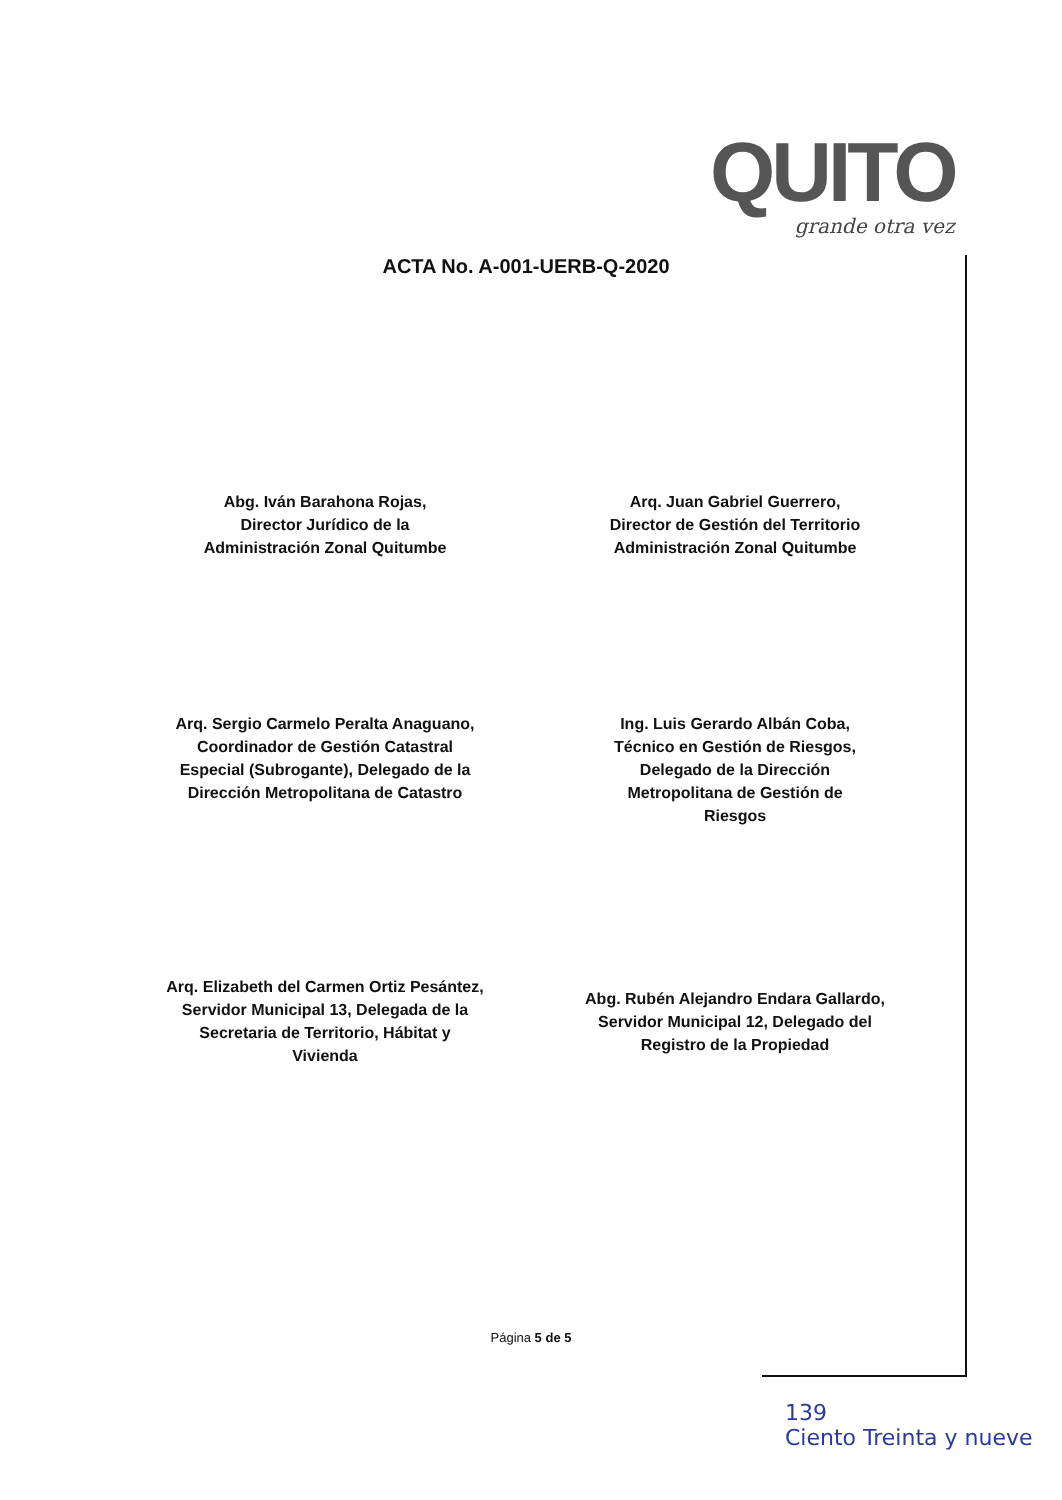QUITO
grande otra vez
ACTA No. A-001-UERB-Q-2020
Abg. Iván Barahona Rojas,
Director Jurídico de la
Administración Zonal Quitumbe
Arq. Juan Gabriel Guerrero,
Director de Gestión del Territorio
Administración Zonal Quitumbe
Arq. Sergio Carmelo Peralta Anaguano,
Coordinador de Gestión Catastral
Especial (Subrogante), Delegado de la
Dirección Metropolitana de Catastro
Ing. Luis Gerardo Albán Coba,
Técnico en Gestión de Riesgos,
Delegado de la Dirección
Metropolitana de Gestión de
Riesgos
Arq. Elizabeth del Carmen Ortiz Pesántez,
Servidor Municipal 13, Delegada de la
Secretaria de Territorio, Hábitat y
Vivienda
Abg. Rubén Alejandro Endara Gallardo,
Servidor Municipal 12, Delegado del
Registro de la Propiedad
Página 5 de 5
139
Ciento Treinta y nueve